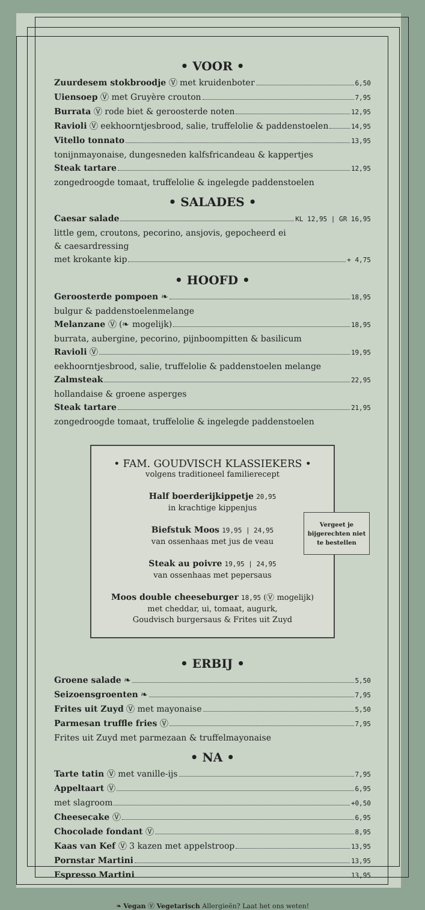• VOOR •
Zuurdesem stokbroodje Ⓥ met kruidenboter 6,50
Uiensoep Ⓥ met Gruyère crouton 7,95
Burrata Ⓥ rode biet & geroosterde noten 12,95
Ravioli Ⓥ eekhoorntjesbrood, salie, truffelolie & paddenstoelen 14,95
Vitello tonnato 13,95
tonijnmayonaise, dungesneden kalfsfricandeau & kappertjes
Steak tartare 12,95
zongedroogde tomaat, truffelolie & ingelegde paddenstoelen
• SALADES •
Caesar salade KL 12,95 | GR 16,95
little gem, croutons, pecorino, ansjovis, gepocheerd ei
& caesardressing
met krokante kip + 4,75
• HOOFD •
Geroosterde pompoen ❧ 18,95
bulgur & paddenstoelenmelange
Melanzane Ⓥ (❧ mogelijk) 18,95
burrata, aubergine, pecorino, pijnboompitten & basilicum
Ravioli Ⓥ 19,95
eekhoorntjesbrood, salie, truffelolie & paddenstoelen melange
Zalmsteak 22,95
hollandaise & groene asperges
Steak tartare 21,95
zongedroogde tomaat, truffelolie & ingelegde paddenstoelen
• FAM. GOUDVISCH KLASSIEKERS •
volgens traditioneel familierecept
Half boerderijkippetje 20,95
in krachtige kippenjus
Biefstuk Moos 19,95 | 24,95
van ossenhaas met jus de veau
Steak au poivre 19,95 | 24,95
van ossenhaas met pepersaus
Moos double cheeseburger 18,95 (Ⓥ mogelijk)
met cheddar, ui, tomaat, augurk,
Goudvisch burgersaus & Frites uit Zuyd
Vergeet je bijgerechten niet te bestellen
• ERBIJ •
Groene salade ❧ 5,50
Seizoensgroenten ❧ 7,95
Frites uit Zuyd Ⓥ met mayonaise 5,50
Parmesan truffle fries Ⓥ 7,95
Frites uit Zuyd met parmezaan & truffelmayonaise
• NA •
Tarte tatin Ⓥ met vanille-ijs 7,95
Appeltaart Ⓥ 6,95
met slagroom +0,50
Cheesecake Ⓥ 6,95
Chocolade fondant Ⓥ 8,95
Kaas van Kef Ⓥ 3 kazen met appelstroop 13,95
Pornstar Martini 13,95
Espresso Martini 13,95
❧ Vegan Ⓥ Vegetarisch Allergieën? Laat het ons weten!